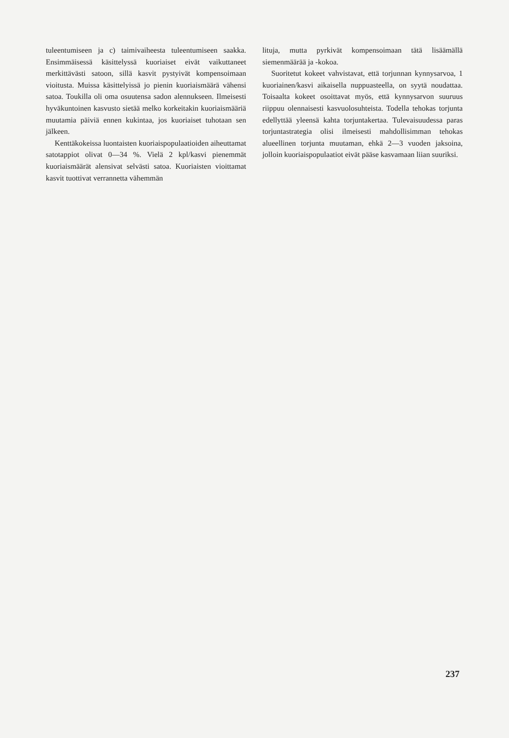tuleentumiseen ja c) taimivaiheesta tuleentumiseen saakka. Ensimmäisessä käsittelyssä kuoriaiset eivät vaikuttaneet merkittävästi satoon, sillä kasvit pystyivät kompensoimaan vioitusta. Muissa käsittelyissä jo pienin kuoriaismäärä vähensi satoa. Toukilla oli oma osuutensa sadon alennukseen. Ilmeisesti hyväkuntoinen kasvusto sietää melko korkeitakin kuoriaismääriä muutamia päiviä ennen kukintaa, jos kuoriaiset tuhotaan sen jälkeen.
Kenttäkokeissa luontaisten kuoriaispopulaatioiden aiheuttamat satotappiot olivat 0—34 %. Vielä 2 kpl/kasvi pienemmät kuoriaismäärät alensivat selvästi satoa. Kuoriaisten vioittamat kasvit tuottivat verrannetta vähemmän
lituja, mutta pyrkivät kompensoimaan tätä lisäämällä siemenmäärää ja -kokoa.
Suoritetut kokeet vahvistavat, että torjunnan kynnysarvoa, 1 kuoriainen/kasvi aikaisella nuppuasteella, on syytä noudattaa. Toisaalta kokeet osoittavat myös, että kynnysarvon suuruus riippuu olennaisesti kasvuolosuhteista. Todella tehokas torjunta edellyttää yleensä kahta torjuntakertaa. Tulevaisuudessa paras torjuntastrategia olisi ilmeisesti mahdollisimman tehokas alueellinen torjunta muutaman, ehkä 2—3 vuoden jaksoina, jolloin kuoriaispopulaatiot eivät pääse kasvamaan liian suuriksi.
237